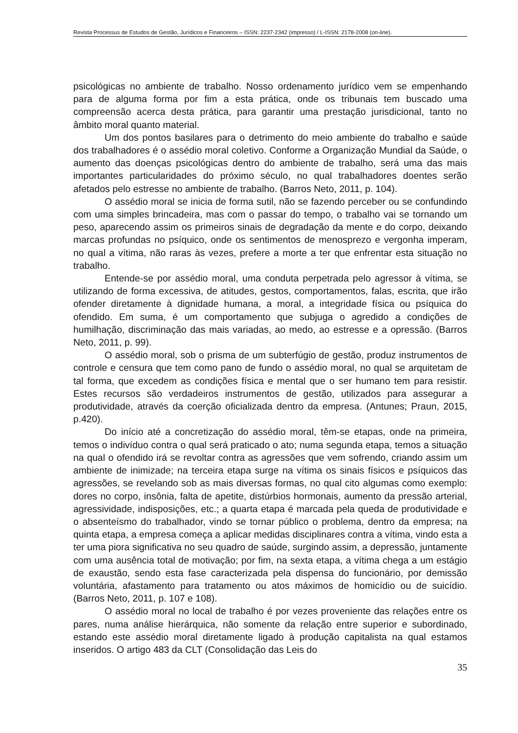Revista Processus de Estudos de Gestão, Jurídicos e Financeiros – ISSN: 2237-2342 (impresso) / L-ISSN: 2178-2008 (on-line).
psicológicas no ambiente de trabalho. Nosso ordenamento jurídico vem se empenhando para de alguma forma por fim a esta prática, onde os tribunais tem buscado uma compreensão acerca desta prática, para garantir uma prestação jurisdicional, tanto no âmbito moral quanto material.
Um dos pontos basilares para o detrimento do meio ambiente do trabalho e saúde dos trabalhadores é o assédio moral coletivo. Conforme a Organização Mundial da Saúde, o aumento das doenças psicológicas dentro do ambiente de trabalho, será uma das mais importantes particularidades do próximo século, no qual trabalhadores doentes serão afetados pelo estresse no ambiente de trabalho. (Barros Neto, 2011, p. 104).
O assédio moral se inicia de forma sutil, não se fazendo perceber ou se confundindo com uma simples brincadeira, mas com o passar do tempo, o trabalho vai se tornando um peso, aparecendo assim os primeiros sinais de degradação da mente e do corpo, deixando marcas profundas no psíquico, onde os sentimentos de menosprezo e vergonha imperam, no qual a vítima, não raras às vezes, prefere a morte a ter que enfrentar esta situação no trabalho.
Entende-se por assédio moral, uma conduta perpetrada pelo agressor à vítima, se utilizando de forma excessiva, de atitudes, gestos, comportamentos, falas, escrita, que irão ofender diretamente à dignidade humana, a moral, a integridade física ou psíquica do ofendido. Em suma, é um comportamento que subjuga o agredido a condições de humilhação, discriminação das mais variadas, ao medo, ao estresse e a opressão. (Barros Neto, 2011, p. 99).
O assédio moral, sob o prisma de um subterfúgio de gestão, produz instrumentos de controle e censura que tem como pano de fundo o assédio moral, no qual se arquitetam de tal forma, que excedem as condições física e mental que o ser humano tem para resistir. Estes recursos são verdadeiros instrumentos de gestão, utilizados para assegurar a produtividade, através da coerção oficializada dentro da empresa. (Antunes; Praun, 2015, p.420).
Do início até a concretização do assédio moral, têm-se etapas, onde na primeira, temos o indivíduo contra o qual será praticado o ato; numa segunda etapa, temos a situação na qual o ofendido irá se revoltar contra as agressões que vem sofrendo, criando assim um ambiente de inimizade; na terceira etapa surge na vítima os sinais físicos e psíquicos das agressões, se revelando sob as mais diversas formas, no qual cito algumas como exemplo: dores no corpo, insônia, falta de apetite, distúrbios hormonais, aumento da pressão arterial, agressividade, indisposições, etc.; a quarta etapa é marcada pela queda de produtividade e o absenteísmo do trabalhador, vindo se tornar público o problema, dentro da empresa; na quinta etapa, a empresa começa a aplicar medidas disciplinares contra a vítima, vindo esta a ter uma piora significativa no seu quadro de saúde, surgindo assim, a depressão, juntamente com uma ausência total de motivação; por fim, na sexta etapa, a vítima chega a um estágio de exaustão, sendo esta fase caracterizada pela dispensa do funcionário, por demissão voluntária, afastamento para tratamento ou atos máximos de homicídio ou de suicídio. (Barros Neto, 2011, p. 107 e 108).
O assédio moral no local de trabalho é por vezes proveniente das relações entre os pares, numa análise hierárquica, não somente da relação entre superior e subordinado, estando este assédio moral diretamente ligado à produção capitalista na qual estamos inseridos. O artigo 483 da CLT (Consolidação das Leis do
35